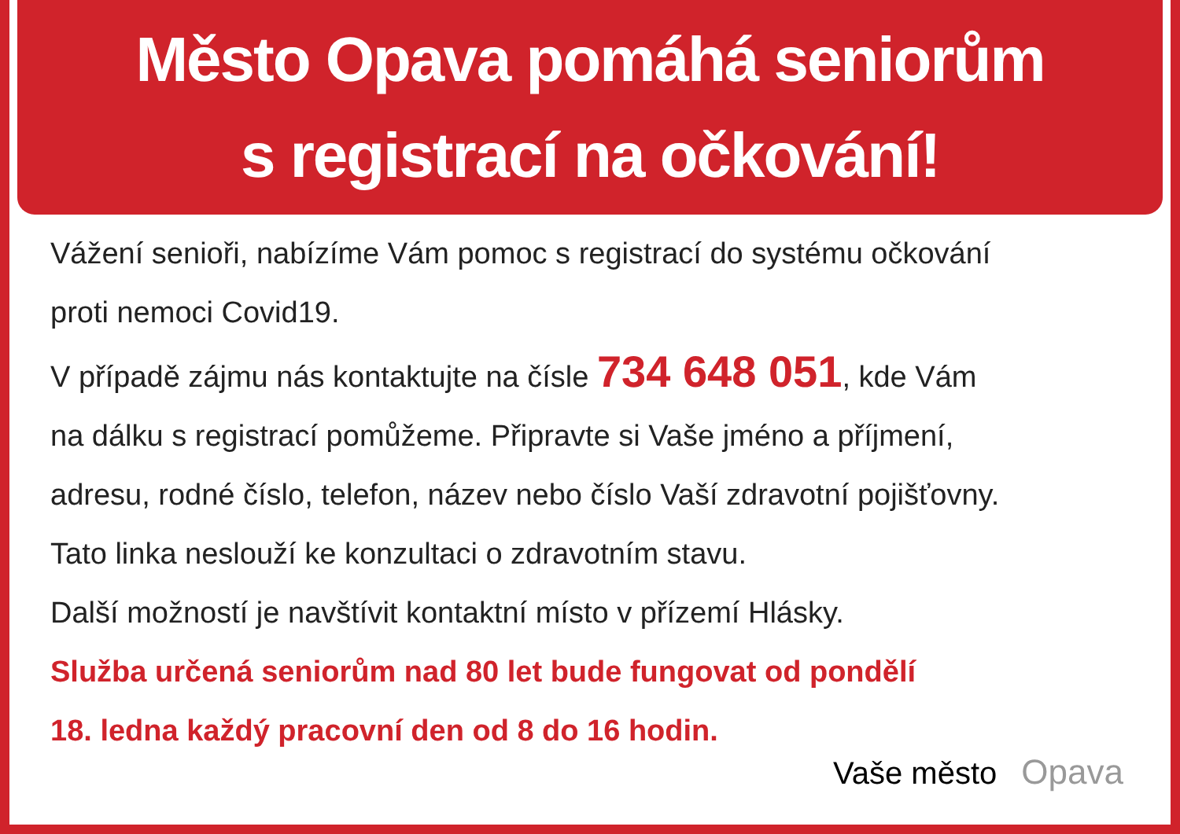Město Opava pomáhá seniorům
s registrací na očkování!
Vážení senioři, nabízíme Vám pomoc s registrací do systému očkování
proti nemoci Covid19.
V případě zájmu nás kontaktujte na čísle 734 648 051, kde Vám
na dálku s registrací pomůžeme. Připravte si Vaše jméno a příjmení,
adresu, rodné číslo, telefon, název nebo číslo Vaší zdravotní pojišťovny.
Tato linka neslouží ke konzultaci o zdravotním stavu.
Další možností je navštívit kontaktní místo v přízemí Hlásky.
Služba určená seniorům nad 80 let bude fungovat od pondělí
18. ledna každý pracovní den od 8 do 16 hodin.
Vaše město Opava